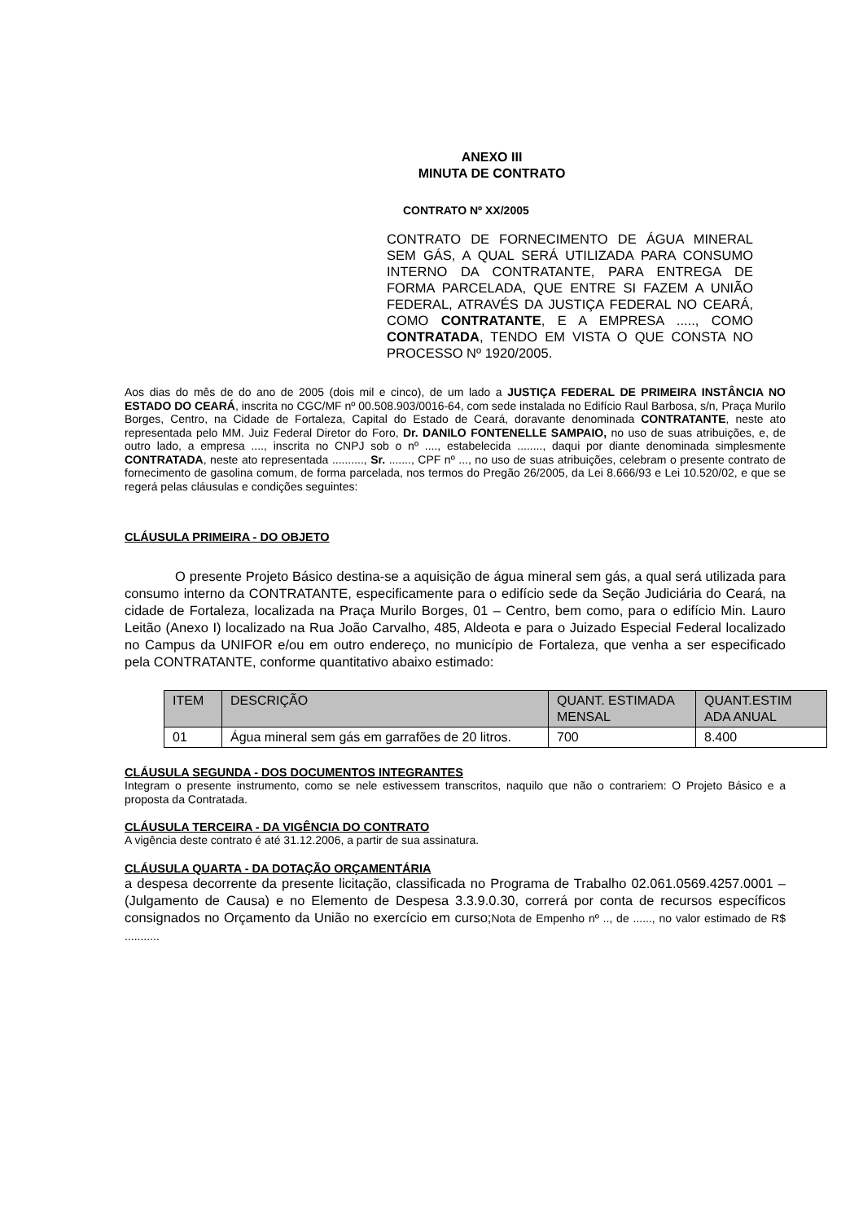ANEXO III
MINUTA DE CONTRATO
CONTRATO Nº XX/2005
CONTRATO DE FORNECIMENTO DE ÁGUA MINERAL SEM GÁS, A QUAL SERÁ UTILIZADA PARA CONSUMO INTERNO DA CONTRATANTE, PARA ENTREGA DE FORMA PARCELADA, QUE ENTRE SI FAZEM A UNIÃO FEDERAL, ATRAVÉS DA JUSTIÇA FEDERAL NO CEARÁ, COMO CONTRATANTE, E A EMPRESA ....., COMO CONTRATADA, TENDO EM VISTA O QUE CONSTA NO PROCESSO Nº 1920/2005.
Aos dias do mês de do ano de 2005 (dois mil e cinco), de um lado a JUSTIÇA FEDERAL DE PRIMEIRA INSTÂNCIA NO ESTADO DO CEARÁ, inscrita no CGC/MF nº 00.508.903/0016-64, com sede instalada no Edifício Raul Barbosa, s/n, Praça Murilo Borges, Centro, na Cidade de Fortaleza, Capital do Estado de Ceará, doravante denominada CONTRATANTE, neste ato representada pelo MM. Juiz Federal Diretor do Foro, Dr. DANILO FONTENELLE SAMPAIO, no uso de suas atribuições, e, de outro lado, a empresa ...., inscrita no CNPJ sob o nº ...., estabelecida ........, daqui por diante denominada simplesmente CONTRATADA, neste ato representada .........., Sr. ......., CPF nº ..., no uso de suas atribuições, celebram o presente contrato de fornecimento de gasolina comum, de forma parcelada, nos termos do Pregão 26/2005, da Lei 8.666/93 e Lei 10.520/02, e que se regerá pelas cláusulas e condições seguintes:
CLÁUSULA PRIMEIRA - DO OBJETO
O presente Projeto Básico destina-se a aquisição de água mineral sem gás, a qual será utilizada para consumo interno da CONTRATANTE, especificamente para o edifício sede da Seção Judiciária do Ceará, na cidade de Fortaleza, localizada na Praça Murilo Borges, 01 – Centro, bem como, para o edifício Min. Lauro Leitão (Anexo I) localizado na Rua João Carvalho, 485, Aldeota e para o Juizado Especial Federal localizado no Campus da UNIFOR e/ou em outro endereço, no município de Fortaleza, que venha a ser especificado pela CONTRATANTE, conforme quantitativo abaixo estimado:
| ITEM | DESCRIÇÃO | QUANT. ESTIMADA MENSAL | QUANT.ESTIM ADA ANUAL |
| --- | --- | --- | --- |
| 01 | Água mineral sem gás em garrafões de 20 litros. | 700 | 8.400 |
CLÁUSULA SEGUNDA - DOS DOCUMENTOS INTEGRANTES
Integram o presente instrumento, como se nele estivessem transcritos, naquilo que não o contrariem: O Projeto Básico e a proposta da Contratada.
CLÁUSULA TERCEIRA - DA VIGÊNCIA DO CONTRATO
A vigência deste contrato é até 31.12.2006, a partir de sua assinatura.
CLÁUSULA QUARTA - DA DOTAÇÃO ORÇAMENTÁRIA
a despesa decorrente da presente licitação, classificada no Programa de Trabalho 02.061.0569.4257.0001 – (Julgamento de Causa) e no Elemento de Despesa 3.3.9.0.30, correrá por conta de recursos específicos consignados no Orçamento da União no exercício em curso;Nota de Empenho nº .., de ......, no valor estimado de R$ ...........